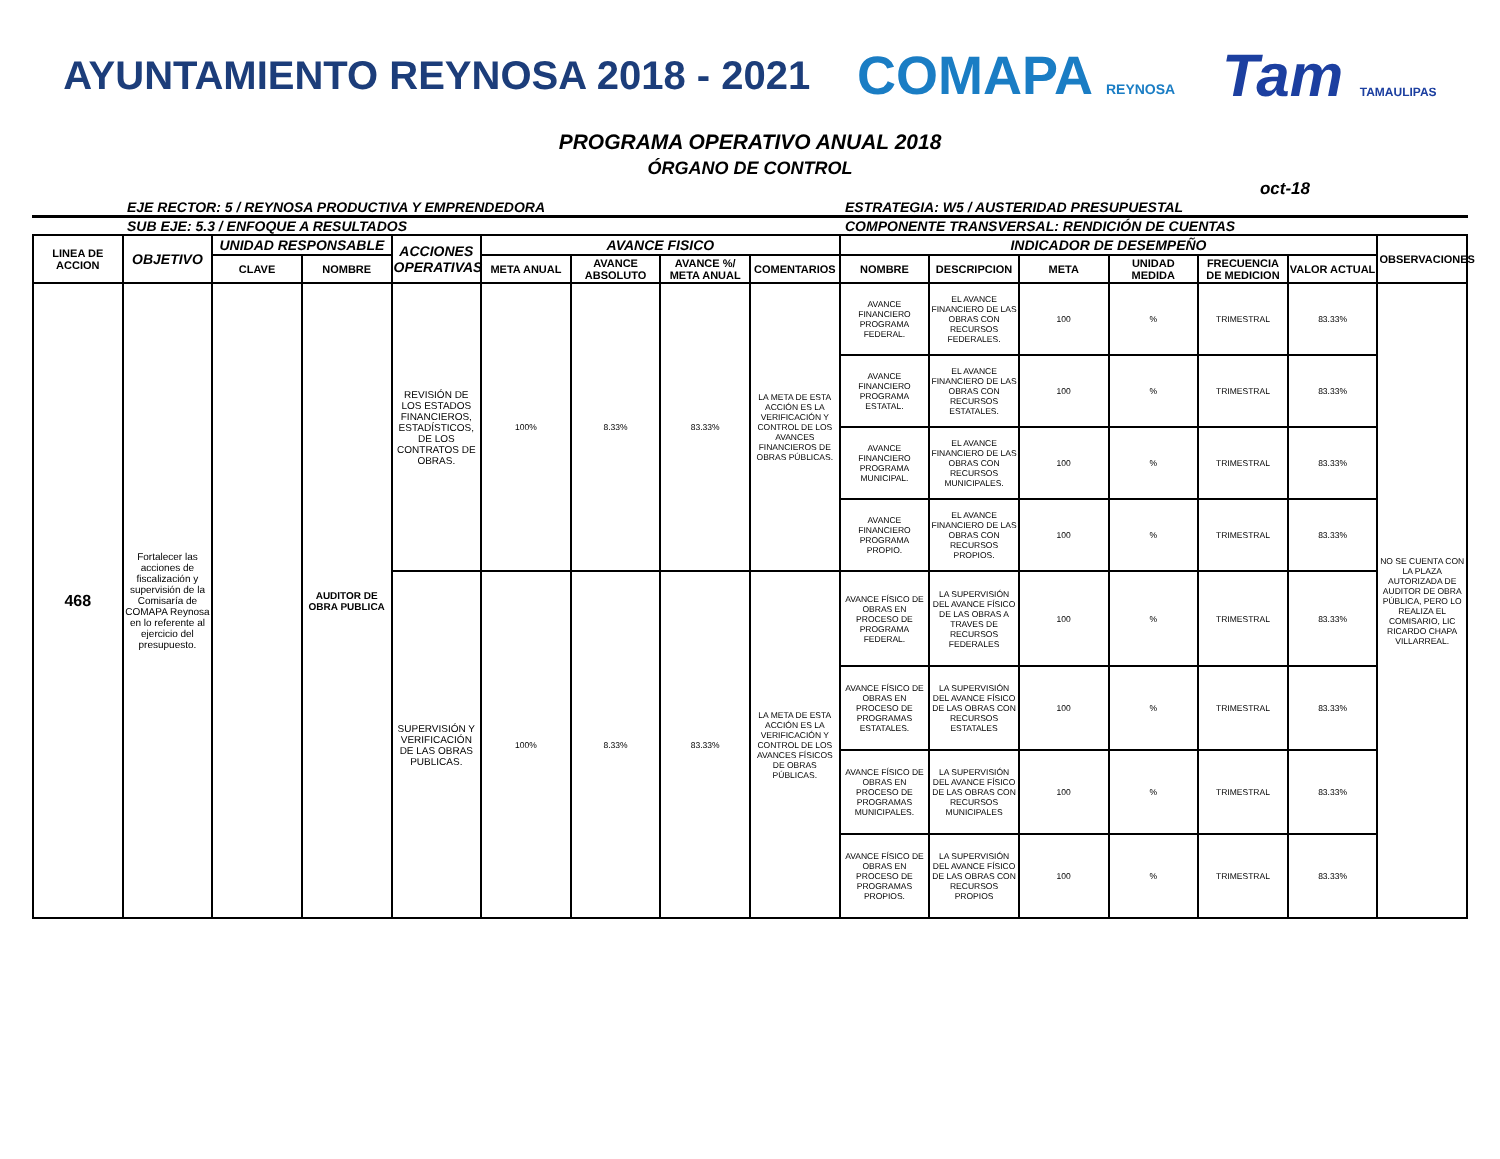AYUNTAMIENTO REYNOSA 2018 - 2021
COMAPA REYNOSA
Tam TAMAULIPAS
PROGRAMA OPERATIVO ANUAL 2018
ÓRGANO DE CONTROL
oct-18
EJE RECTOR: 5 / REYNOSA PRODUCTIVA Y EMPRENDEDORA
ESTRATEGIA: W5 / AUSTERIDAD PRESUPUESTAL
SUB EJE: 5.3 / ENFOQUE A RESULTADOS
COMPONENTE TRANSVERSAL: RENDICIÓN DE CUENTAS
| LINEA DE ACCION | OBJETIVO | UNIDAD RESPONSABLE | | ACCIONES OPERATIVAS | AVANCE FISICO | | | | INDICADOR DE DESEMPEÑO | | | | | | OBSERVACIONES |
| --- | --- | --- | --- | --- | --- | --- | --- | --- | --- | --- | --- | --- | --- | --- | --- |
| | | CLAVE | NOMBRE | | META ANUAL | AVANCE ABSOLUTO | AVANCE %/ META ANUAL | COMENTARIOS | NOMBRE | DESCRIPCION | META | UNIDAD MEDIDA | FRECUENCIA DE MEDICION | VALOR ACTUAL | |
| 468 | Fortalecer las acciones de fiscalización y supervisión de la Comisaría de COMAPA Reynosa en lo referente al ejercicio del presupuesto. | | AUDITOR DE OBRA PUBLICA | REVISIÓN DE LOS ESTADOS FINANCIEROS, ESTADÍSTICOS, DE LOS CONTRATOS DE OBRAS. | 100% | 8.33% | 83.33% | LA META DE ESTA ACCIÓN ES LA VERIFICACIÓN Y CONTROL DE LOS AVANCES FINANCIEROS DE OBRAS PÚBLICAS. | AVANCE FINANCIERO PROGRAMA FEDERAL. | EL AVANCE FINANCIERO DE LAS OBRAS CON RECURSOS FEDERALES. | 100 | % | TRIMESTRAL | 83.33% | NO SE CUENTA CON LA PLAZA AUTORIZADA DE AUDITOR DE OBRA PÚBLICA, PERO LO REALIZA EL COMISARIO, LIC RICARDO CHAPA VILLARREAL. |
| | | | | | | | | | AVANCE FINANCIERO PROGRAMA ESTATAL. | EL AVANCE FINANCIERO DE LAS OBRAS CON RECURSOS ESTATALES. | 100 | % | TRIMESTRAL | 83.33% | |
| | | | | | | | | | AVANCE FINANCIERO PROGRAMA MUNICIPAL. | EL AVANCE FINANCIERO DE LAS OBRAS CON RECURSOS MUNICIPALES. | 100 | % | TRIMESTRAL | 83.33% | |
| | | | | | | | | | AVANCE FINANCIERO PROGRAMA PROPIO. | EL AVANCE FINANCIERO DE LAS OBRAS CON RECURSOS PROPIOS. | 100 | % | TRIMESTRAL | 83.33% | |
| | | | | SUPERVISIÓN Y VERIFICACIÓN DE LAS OBRAS PUBLICAS. | 100% | 8.33% | 83.33% | LA META DE ESTA ACCIÓN ES LA VERIFICACIÓN Y CONTROL DE LOS AVANCES FÍSICOS DE OBRAS PÚBLICAS. | AVANCE FÍSICO DE OBRAS EN PROCESO DE PROGRAMA FEDERAL. | LA SUPERVISIÓN DEL AVANCE FÍSICO DE LAS OBRAS A TRAVES DE RECURSOS FEDERALES | 100 | % | TRIMESTRAL | 83.33% | |
| | | | | | | | | | AVANCE FÍSICO DE OBRAS EN PROCESO DE PROGRAMAS ESTATALES. | LA SUPERVISIÓN DEL AVANCE FÍSICO DE LAS OBRAS CON RECURSOS ESTATALES | 100 | % | TRIMESTRAL | 83.33% | |
| | | | | | | | | | AVANCE FÍSICO DE OBRAS EN PROCESO DE PROGRAMAS MUNICIPALES. | LA SUPERVISIÓN DEL AVANCE FÍSICO DE LAS OBRAS CON RECURSOS MUNICIPALES | 100 | % | TRIMESTRAL | 83.33% | |
| | | | | | | | | | AVANCE FÍSICO DE OBRAS EN PROCESO DE PROGRAMAS PROPIOS. | LA SUPERVISIÓN DEL AVANCE FÍSICO DE LAS OBRAS CON RECURSOS PROPIOS | 100 | % | TRIMESTRAL | 83.33% | |